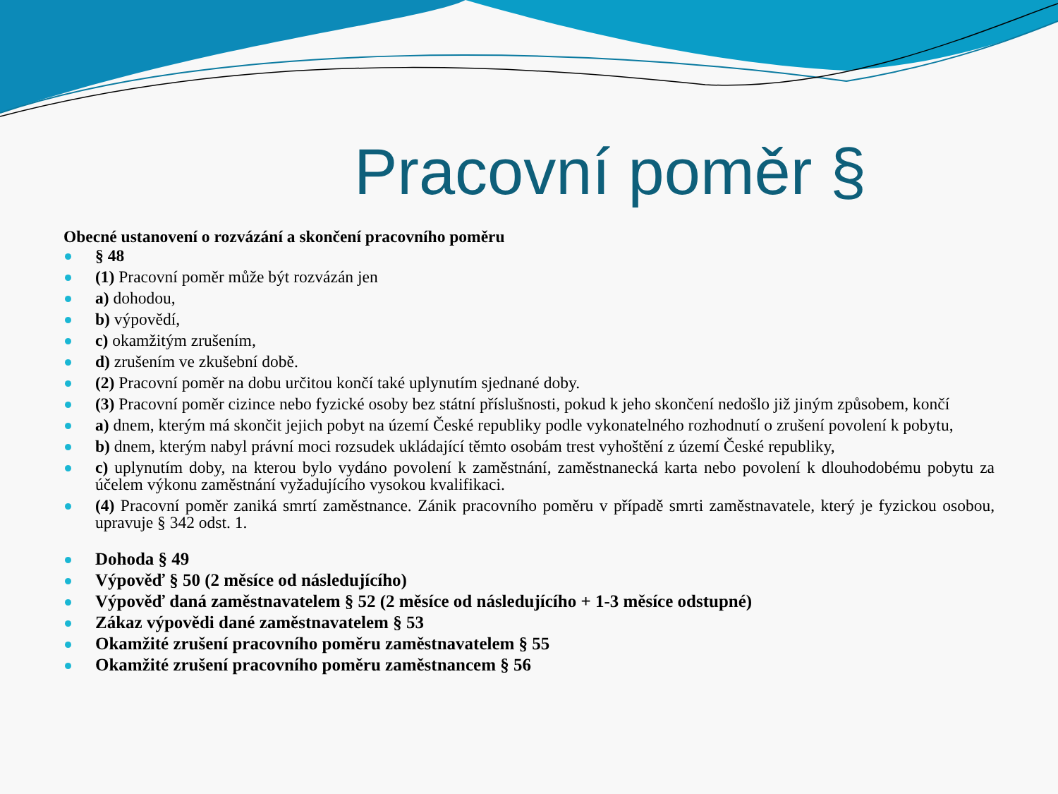Pracovní poměr §
Obecné ustanovení o rozvázání a skončení pracovního poměru
§ 48
(1) Pracovní poměr může být rozvázán jen
a) dohodou,
b) výpovědí,
c) okamžitým zrušením,
d) zrušením ve zkušební době.
(2) Pracovní poměr na dobu určitou končí také uplynutím sjednané doby.
(3) Pracovní poměr cizince nebo fyzické osoby bez státní příslušnosti, pokud k jeho skončení nedošlo již jiným způsobem, končí
a) dnem, kterým má skončit jejich pobyt na území České republiky podle vykonatelného rozhodnutí o zrušení povolení k pobytu,
b) dnem, kterým nabyl právní moci rozsudek ukládající těmto osobám trest vyhoštění z území České republiky,
c) uplynutím doby, na kterou bylo vydáno povolení k zaměstnání, zaměstnanecká karta nebo povolení k dlouhodobému pobytu za účelem výkonu zaměstnání vyžadujícího vysokou kvalifikaci.
(4) Pracovní poměr zaniká smrtí zaměstnance. Zánik pracovního poměru v případě smrti zaměstnavatele, který je fyzickou osobou, upravuje § 342 odst. 1.
Dohoda § 49
Výpověď § 50 (2 měsíce od následujícího)
Výpověď daná zaměstnavatelem § 52 (2 měsíce od následujícího + 1-3 měsíce odstupné)
Zákaz výpovědi dané zaměstnavatelem § 53
Okamžité zrušení pracovního poměru zaměstnavatelem § 55
Okamžité zrušení pracovního poměru zaměstnancem § 56